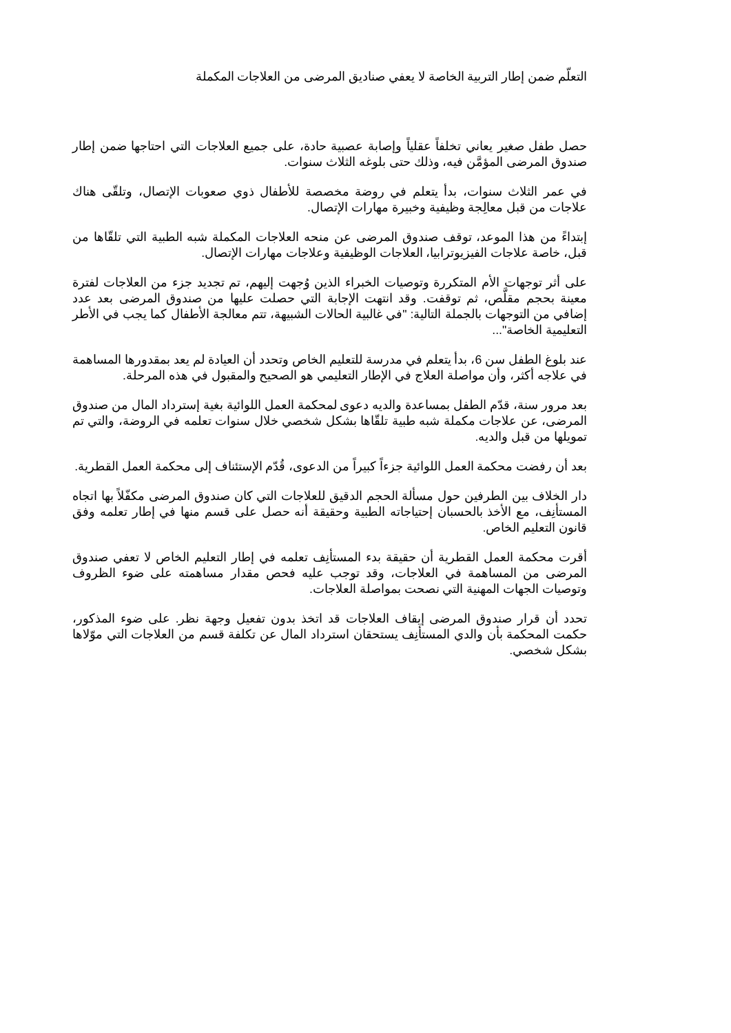التعلّم ضمن إطار التربية الخاصة لا يعفي صناديق المرضى من العلاجات المكملة
حصل طفل صغير يعاني تخلفاً عقلياً وإصابة عصبية حادة، على جميع العلاجات التي احتاجها ضمن إطار صندوق المرضى المؤمَّن فيه، وذلك حتى بلوغه الثلاث سنوات.
في عمر الثلاث سنوات، بدأ يتعلم في روضة مخصصة للأطفال ذوي صعوبات الإتصال، وتلقّى هناك علاجات من قبل معالِجة وظيفية وخبيرة مهارات الإتصال.
إبتداءً من هذا الموعد، توقف صندوق المرضى عن منحه العلاجات المكملة شبه الطبية التي تلقّاها من قبل، خاصة علاجات الفيزيوترابيا، العلاجات الوظيفية وعلاجات مهارات الإتصال.
على أثر توجهات الأم المتكررة وتوصيات الخبراء الذين وُجهت إليهم، تم تجديد جزء من العلاجات لفترة معينة بحجم مقلَّص، ثم توقفت. وقد انتهت الإجابة التي حصلت عليها من صندوق المرضى بعد عدد إضافي من التوجهات بالجملة التالية: "في غالبية الحالات الشبيهة، تتم معالجة الأطفال كما يجب في الأطر التعليمية الخاصة"...
عند بلوغ الطفل سن 6، بدأ يتعلم في مدرسة للتعليم الخاص وتحدد أن العيادة لم يعد بمقدورها المساهمة في علاجه أكثر، وأن مواصلة العلاج في الإطار التعليمي هو الصحيح والمقبول في هذه المرحلة.
بعد مرور سنة، قدّم الطفل بمساعدة والديه دعوى لمحكمة العمل اللوائية بغية إسترداد المال من صندوق المرضى، عن علاجات مكملة شبه طبية تلقّاها بشكل شخصي خلال سنوات تعلمه في الروضة، والتي تم تمويلها من قبل والديه.
بعد أن رفضت محكمة العمل اللوائية جزءاً كبيراً من الدعوى، قُدّم الإستئناف إلى محكمة العمل القطرية.
دار الخلاف بين الطرفين حول مسألة الحجم الدقيق للعلاجات التي كان صندوق المرضى مكفّلاً بها اتجاه المستأنِف، مع الأخذ بالحسبان إحتياجاته الطبية وحقيقة أنه حصل على قسم منها في إطار تعلمه وفق قانون التعليم الخاص.
أقرت محكمة العمل القطرية أن حقيقة بدء المستأنِف تعلمه في إطار التعليم الخاص لا تعفي صندوق المرضى من المساهمة في العلاجات، وقد توجب عليه فحص مقدار مساهمته على ضوء الظروف وتوصيات الجهات المهنية التي نصحت بمواصلة العلاجات.
تحدد أن قرار صندوق المرضى إيقاف العلاجات قد اتخذ بدون تفعيل وجهة نظر. على ضوء المذكور، حكمت المحكمة بأن والدي المستأنِف يستحقان استرداد المال عن تكلفة قسم من العلاجات التي موّلاها بشكل شخصي.